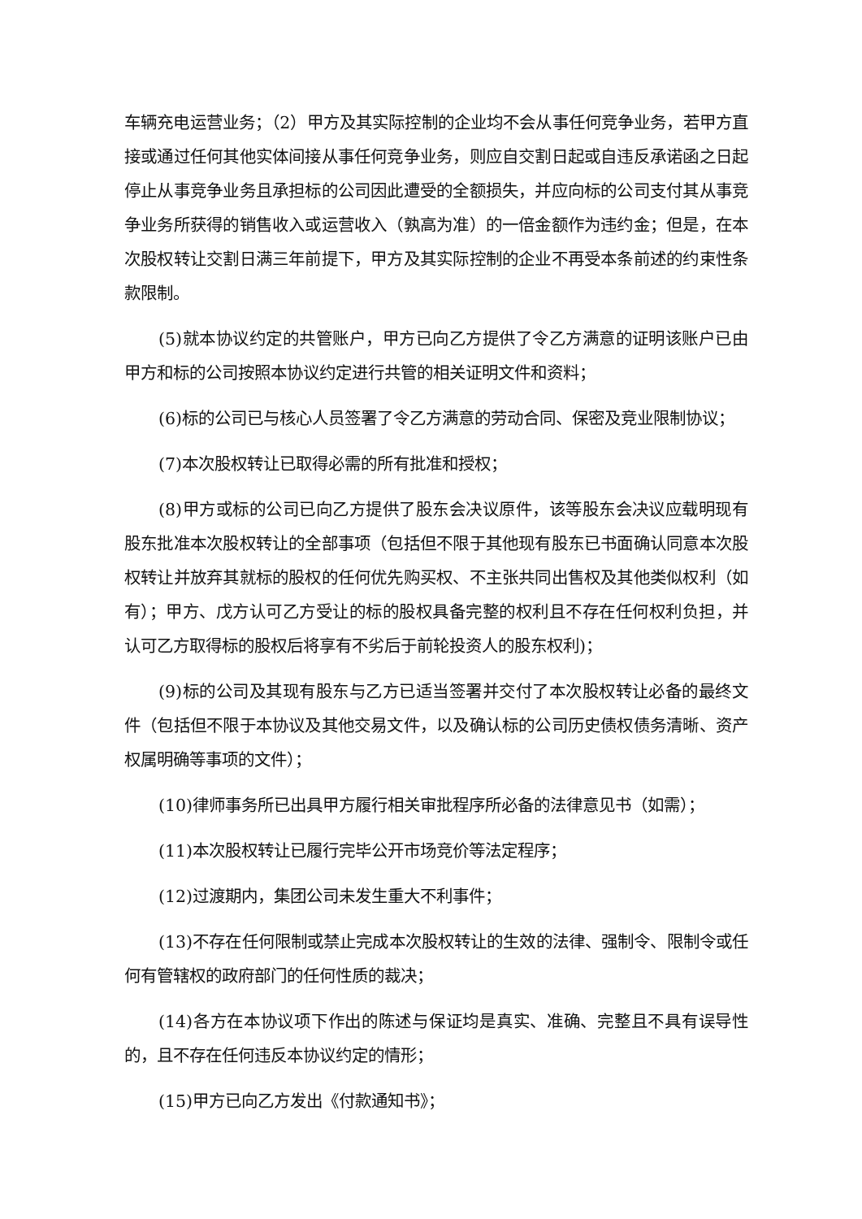车辆充电运营业务；（2）甲方及其实际控制的企业均不会从事任何竞争业务，若甲方直接或通过任何其他实体间接从事任何竞争业务，则应自交割日起或自违反承诺函之日起停止从事竞争业务且承担标的公司因此遭受的全额损失，并应向标的公司支付其从事竞争业务所获得的销售收入或运营收入（孰高为准）的一倍金额作为违约金；但是，在本次股权转让交割日满三年前提下，甲方及其实际控制的企业不再受本条前述的约束性条款限制。
(5)就本协议约定的共管账户，甲方已向乙方提供了令乙方满意的证明该账户已由甲方和标的公司按照本协议约定进行共管的相关证明文件和资料；
(6)标的公司已与核心人员签署了令乙方满意的劳动合同、保密及竞业限制协议；
(7)本次股权转让已取得必需的所有批准和授权；
(8)甲方或标的公司已向乙方提供了股东会决议原件，该等股东会决议应载明现有股东批准本次股权转让的全部事项（包括但不限于其他现有股东已书面确认同意本次股权转让并放弃其就标的股权的任何优先购买权、不主张共同出售权及其他类似权利（如有）；甲方、戊方认可乙方受让的标的股权具备完整的权利且不存在任何权利负担，并认可乙方取得标的股权后将享有不劣后于前轮投资人的股东权利)；
(9)标的公司及其现有股东与乙方已适当签署并交付了本次股权转让必备的最终文件（包括但不限于本协议及其他交易文件，以及确认标的公司历史债权债务清晰、资产权属明确等事项的文件）；
(10)律师事务所已出具甲方履行相关审批程序所必备的法律意见书（如需）；
(11)本次股权转让已履行完毕公开市场竞价等法定程序；
(12)过渡期内，集团公司未发生重大不利事件；
(13)不存在任何限制或禁止完成本次股权转让的生效的法律、强制令、限制令或任何有管辖权的政府部门的任何性质的裁决；
(14)各方在本协议项下作出的陈述与保证均是真实、准确、完整且不具有误导性的，且不存在任何违反本协议约定的情形；
(15)甲方已向乙方发出《付款通知书》；